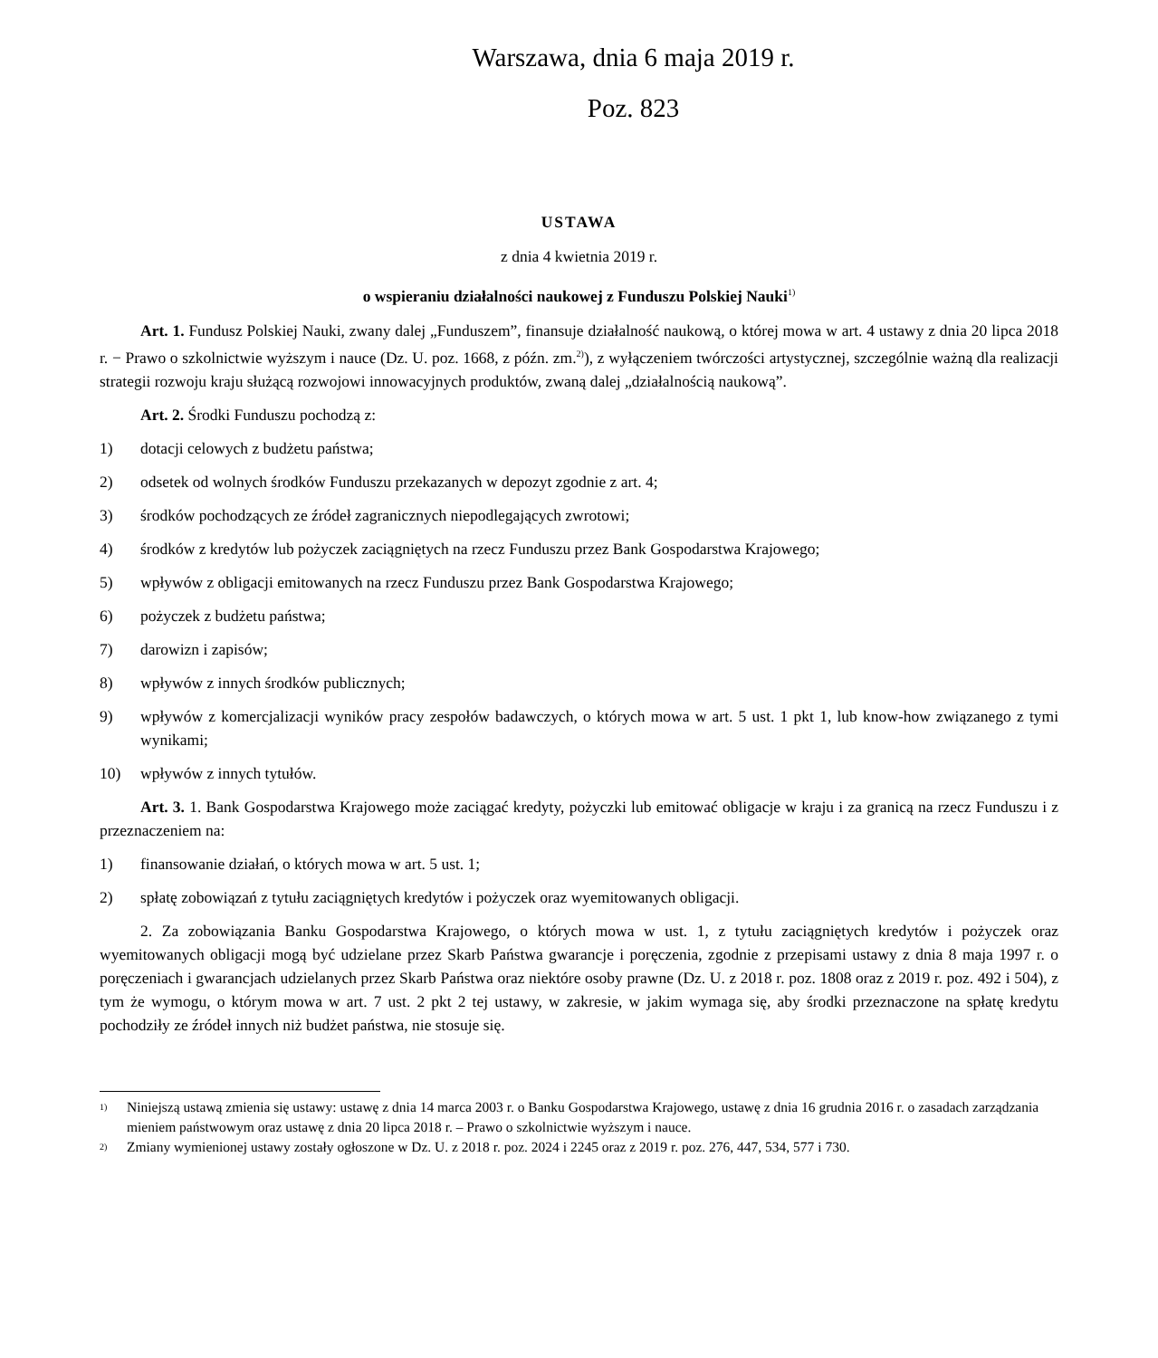Warszawa, dnia 6 maja 2019 r.
Poz. 823
USTAWA
z dnia 4 kwietnia 2019 r.
o wspieraniu działalności naukowej z Funduszu Polskiej Nauki<sup>1)</sup>
Art. 1. Fundusz Polskiej Nauki, zwany dalej „Funduszem”, finansuje działalność naukową, o której mowa w art. 4 ustawy z dnia 20 lipca 2018 r. − Prawo o szkolnictwie wyższym i nauce (Dz. U. poz. 1668, z późn. zm.<sup>2)</sup>), z wyłączeniem twórczości artystycznej, szczególnie ważną dla realizacji strategii rozwoju kraju służącą rozwojowi innowacyjnych produktów, zwaną dalej „działalnością naukową”.
Art. 2. Środki Funduszu pochodzą z:
1) dotacji celowych z budżetu państwa;
2) odsetek od wolnych środków Funduszu przekazanych w depozyt zgodnie z art. 4;
3) środków pochodzących ze źródeł zagranicznych niepodlegających zwrotowi;
4) środków z kredytów lub pożyczek zaciągniętych na rzecz Funduszu przez Bank Gospodarstwa Krajowego;
5) wpływów z obligacji emitowanych na rzecz Funduszu przez Bank Gospodarstwa Krajowego;
6) pożyczek z budżetu państwa;
7) darowizn i zapisów;
8) wpływów z innych środków publicznych;
9) wpływów z komercjalizacji wyników pracy zespołów badawczych, o których mowa w art. 5 ust. 1 pkt 1, lub know-how związanego z tymi wynikami;
10) wpływów z innych tytułów.
Art. 3. 1. Bank Gospodarstwa Krajowego może zaciągać kredyty, pożyczki lub emitować obligacje w kraju i za granicą na rzecz Funduszu i z przeznaczeniem na:
1) finansowanie działań, o których mowa w art. 5 ust. 1;
2) spłatę zobowiązań z tytułu zaciągniętych kredytów i pożyczek oraz wyemitowanych obligacji.
2. Za zobowiązania Banku Gospodarstwa Krajowego, o których mowa w ust. 1, z tytułu zaciągniętych kredytów i pożyczek oraz wyemitowanych obligacji mogą być udzielane przez Skarb Państwa gwarancje i poręczenia, zgodnie z przepisami ustawy z dnia 8 maja 1997 r. o poręczeniach i gwarancjach udzielanych przez Skarb Państwa oraz niektóre osoby prawne (Dz. U. z 2018 r. poz. 1808 oraz z 2019 r. poz. 492 i 504), z tym że wymogu, o którym mowa w art. 7 ust. 2 pkt 2 tej ustawy, w zakresie, w jakim wymaga się, aby środki przeznaczone na spłatę kredytu pochodziły ze źródeł innych niż budżet państwa, nie stosuje się.
<sup>1)</sup> Niniejszą ustawą zmienia się ustawy: ustawę z dnia 14 marca 2003 r. o Banku Gospodarstwa Krajowego, ustawę z dnia 16 grudnia 2016 r. o zasadach zarządzania mieniem państwowym oraz ustawę z dnia 20 lipca 2018 r. – Prawo o szkolnictwie wyższym i nauce.
<sup>2)</sup> Zmiany wymienionej ustawy zostały ogłoszone w Dz. U. z 2018 r. poz. 2024 i 2245 oraz z 2019 r. poz. 276, 447, 534, 577 i 730.